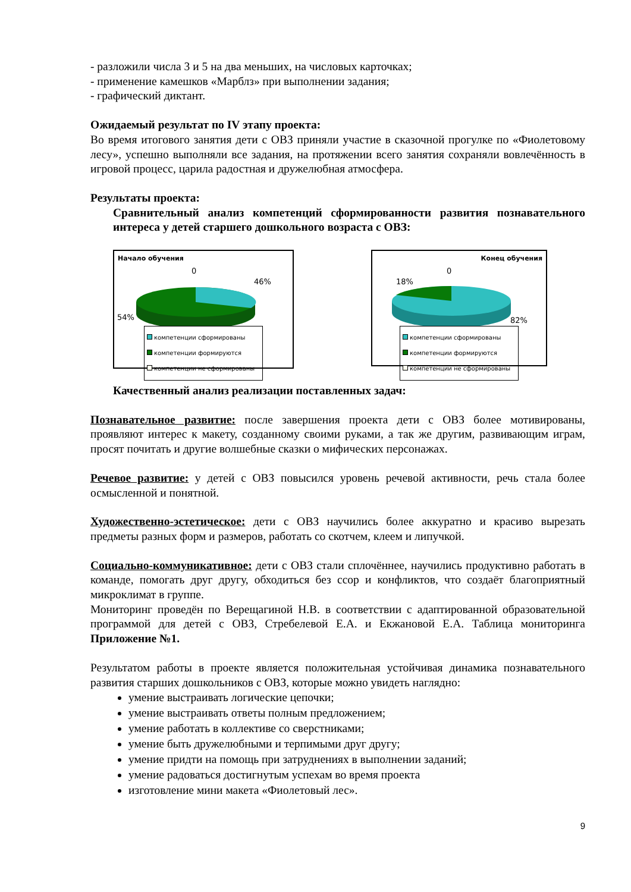- разложили числа 3 и 5 на два меньших, на числовых карточках;
- применение камешков «Марблз» при выполнении задания;
- графический диктант.
Ожидаемый результат по IV этапу проекта:
Во время итогового занятия дети с ОВЗ приняли участие в сказочной прогулке по «Фиолетовому лесу», успешно выполняли все задания, на протяжении всего занятия сохраняли вовлечённость в игровой процесс, царила радостная и дружелюбная атмосфера.
Результаты проекта:
Сравнительный анализ компетенций сформированности развития познавательного интереса у детей старшего дошкольного возраста с ОВЗ:
Начало обучения
0
46%
54%
компетенции сформированы
компетенции формируются
компетенции не сформированы
Конец обучения
0
18%
82%
компетенции сформированы
компетенции формируются
компетенции не сформированы
Качественный анализ реализации поставленных задач:
Познавательное развитие: после завершения проекта дети с ОВЗ более мотивированы, проявляют интерес к макету, созданному своими руками, а так же другим, развивающим играм, просят почитать и другие волшебные сказки о мифических персонажах.
Речевое развитие: у детей с ОВЗ повысился уровень речевой активности, речь стала более осмысленной и понятной.
Художественно-эстетическое: дети с ОВЗ научились более аккуратно и красиво вырезать предметы разных форм и размеров, работать со скотчем, клеем и липучкой.
Социально-коммуникативное: дети с ОВЗ стали сплочённее, научились продуктивно работать в команде, помогать друг другу, обходиться без ссор и конфликтов, что создаёт благоприятный микроклимат в группе.
Мониторинг проведён по Верещагиной Н.В. в соответствии с адаптированной образовательной программой для детей с ОВЗ, Стребелевой Е.А. и Екжановой Е.А. Таблица мониторинга Приложение №1.
Результатом работы в проекте является положительная устойчивая динамика познавательного развития старших дошкольников с ОВЗ, которые можно увидеть наглядно:
умение выстраивать логические цепочки;
умение выстраивать ответы полным предложением;
умение работать в коллективе со сверстниками;
умение быть дружелюбными и терпимыми друг другу;
умение придти на помощь при затруднениях в выполнении заданий;
умение радоваться достигнутым успехам во время проекта
изготовление мини макета «Фиолетовый лес».
9